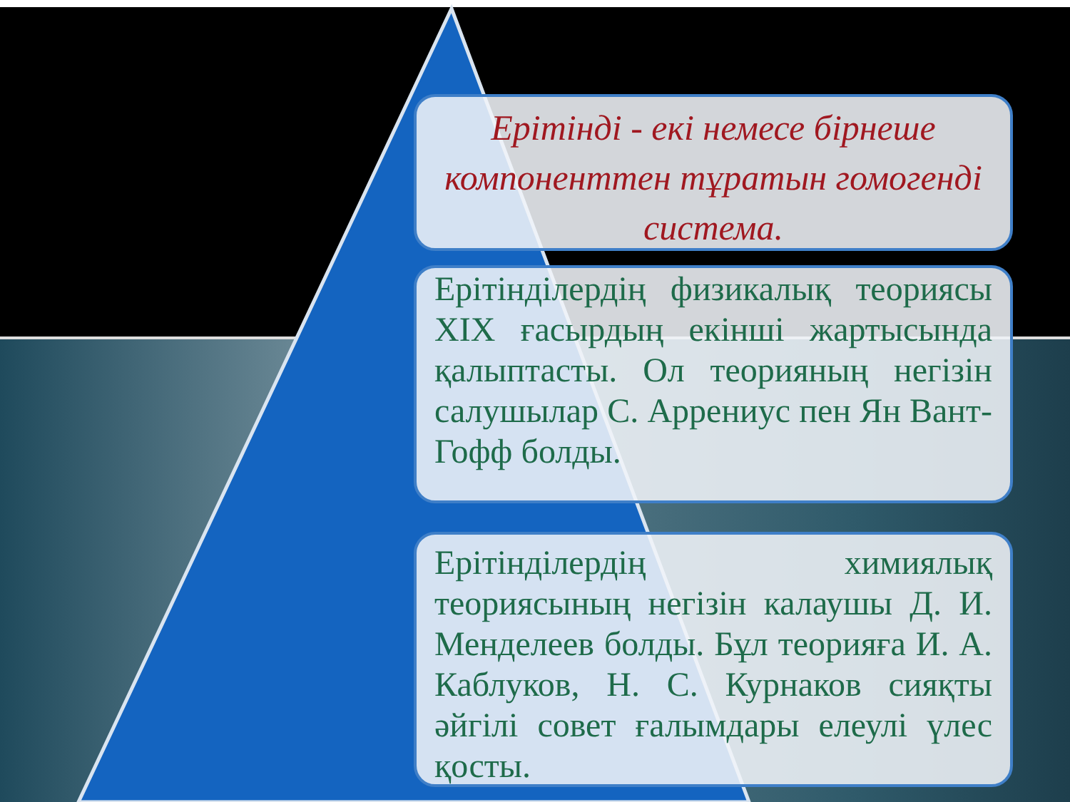Ерітінді - екі немесе бірнеше компоненттен тұратын гомогенді система.
Ерітінділердің физикалық теориясы XIX ғасырдың екінші жартысында қалыптасты. Ол теорияның негізін салушылар С. Аррениус пен Ян Вант-Гофф болды.
Ерітінділердің химиялық теориясының негізін калаушы Д. И. Менделеев болды. Бұл теорияға И. А. Каблуков, Н. С. Курнаков сияқты әйгілі совет ғалымдары елеулі үлес қосты.